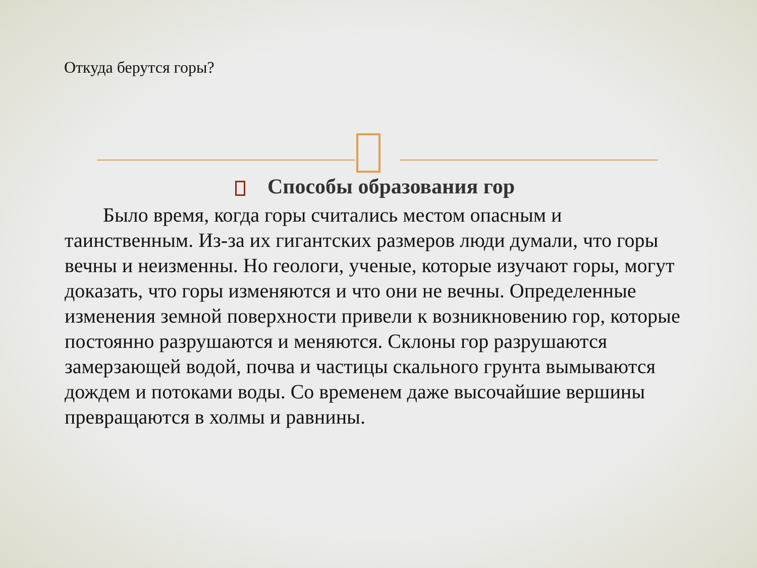Откуда берутся горы?
Способы образования гор
Было время, когда горы считались местом опасным и таинственным. Из-за их гигантских размеров люди думали, что горы вечны и неизменны. Но геологи, ученые, которые изучают горы, могут доказать, что горы изменяются и что они не вечны. Определенные изменения земной поверхности привели к возникновению гор, которые постоянно разрушаются и меняются. Склоны гор разрушаются замерзающей водой, почва и частицы скального грунта вымываются дождем и потоками воды. Со временем даже высочайшие вершины превращаются в холмы и равнины.